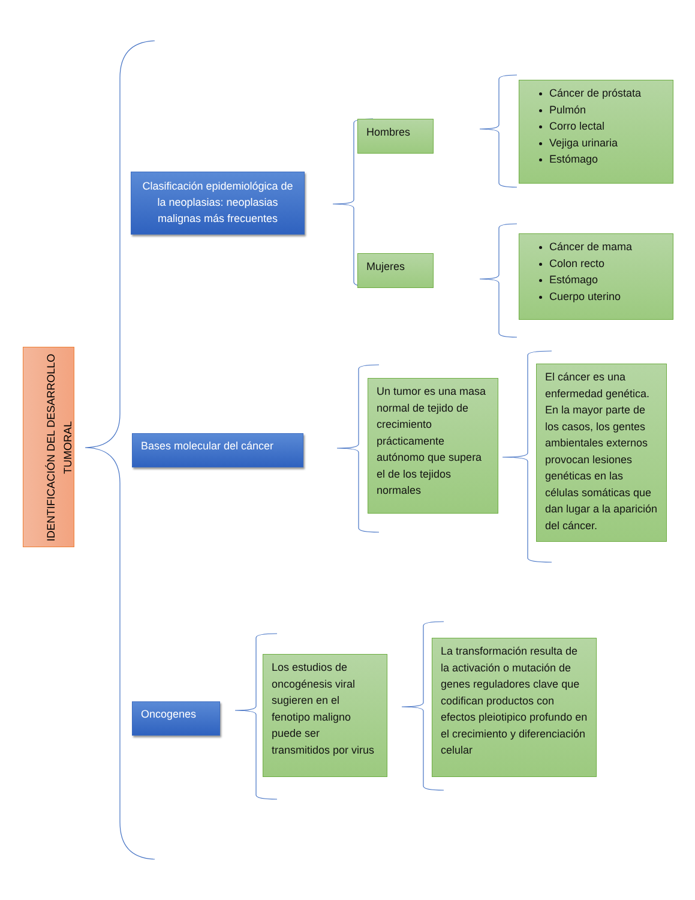IDENTIFICACIÓN DEL DESARROLLO TUMORAL
Clasificación epidemiológica de la neoplasias: neoplasias malignas más frecuentes
Bases molecular del cáncer
Oncogenes
Hombres
Mujeres
Cáncer de próstata
Pulmón
Corro lectal
Vejiga urinaria
Estómago
Cáncer de mama
Colon recto
Estómago
Cuerpo uterino
Un tumor es una masa normal de tejido de crecimiento prácticamente autónomo que supera el de los tejidos normales
El cáncer es una enfermedad genética. En la mayor parte de los casos, los gentes ambientales externos provocan lesiones genéticas en las células somáticas que dan lugar a la aparición del cáncer.
Los estudios de oncogénesis viral sugieren en el fenotipo maligno puede ser transmitidos por virus
La transformación resulta de la activación o mutación de genes reguladores clave que codifican productos con efectos pleiotipico profundo en el crecimiento y diferenciación celular